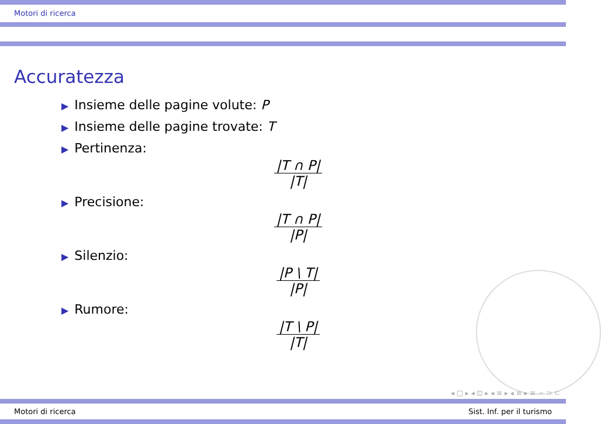Motori di ricerca
Accuratezza
▶ Insieme delle pagine volute: P
▶ Insieme delle pagine trovate: T
▶ Pertinenza:
|T ∩ P|
|T|
▶ Precisione:
|T ∩ P|
|P|
▶ Silenzio:
|P \ T|
|P|
▶ Rumore:
|T \ P|
|T|
◂ □ ▸ ◂ ⊡ ▸ ◂ ≡ ▸ ◂ ≡ ▸ ≡ ∽ ⊃ ⊂
Motori di ricerca Sist. Inf. per il turismo